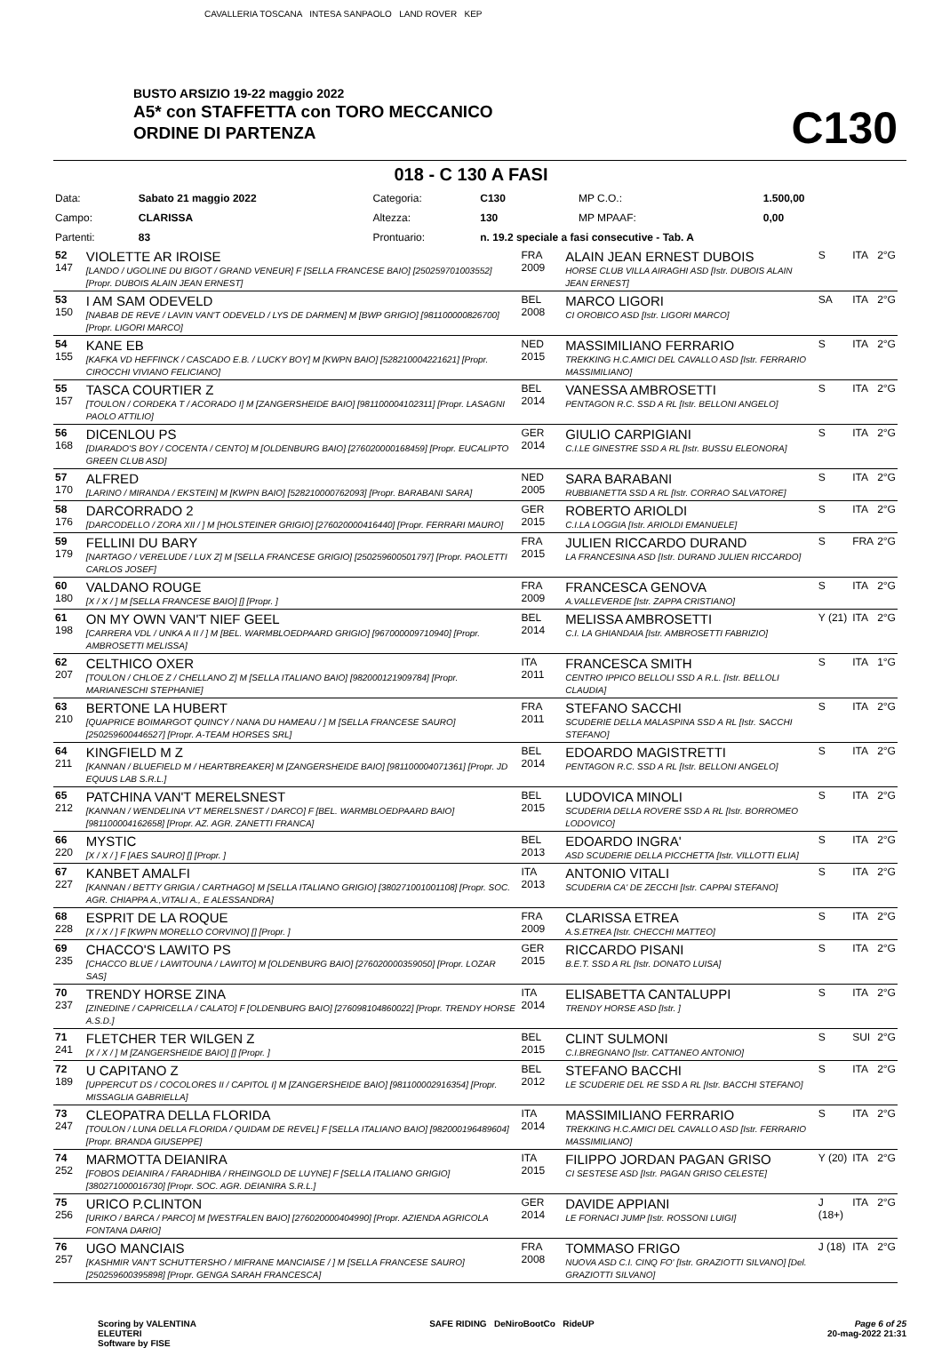CAVALLERIA TOSCANA INTESA SANPAOLO LAND ROVER KEP
BUSTO ARSIZIO 19-22 maggio 2022
A5* con STAFFETTA con TORO MECCANICO
ORDINE DI PARTENZA
C130
018 - C 130 A FASI
| Data: | Sabato 21 maggio 2022 | Categoria: | C130 | | MP C.O.: | 1.500,00 |
| Campo: | CLARISSA | Altezza: | 130 | | MP MPAAF: | 0,00 |
| Partenti: | 83 | Prontuario: | n. 19.2 speciale a fasi consecutive - Tab. A | | | |
| 52 147 | VIOLETTE AR IROISE [LANDO / UGOLINE DU BIGOT / GRAND VENEUR] F [SELLA FRANCESE BAIO] [250259701003552] [Propr. DUBOIS ALAIN JEAN ERNEST] | FRA 2009 | ALAIN JEAN ERNEST DUBOIS HORSE CLUB VILLA AIRAGHI ASD [Istr. DUBOIS ALAIN JEAN ERNEST] | S | ITA | 2°G |
| 53 150 | I AM SAM ODEVELD [NABAB DE REVE / LAVIN VAN'T ODEVELD / LYS DE DARMEN] M [BWP GRIGIO] [981100000826700] [Propr. LIGORI MARCO] | BEL 2008 | MARCO LIGORI CI OROBICO ASD [Istr. LIGORI MARCO] | SA | ITA | 2°G |
| 54 155 | KANE EB [KAFKA VD HEFFINCK / CASCADO E.B. / LUCKY BOY] M [KWPN BAIO] [528210004221621] [Propr. CIROCCHI VIVIANO FELICIANO] | NED 2015 | MASSIMILIANO FERRARIO TREKKING H.C.AMICI DEL CAVALLO ASD [Istr. FERRARIO MASSIMILIANO] | S | ITA | 2°G |
| 55 157 | TASCA COURTIER Z [TOULON / CORDEKA T / ACORADO I] M [ZANGERSHEIDE BAIO] [981100004102311] [Propr. LASAGNI PAOLO ATTILIO] | BEL 2014 | VANESSA AMBROSETTI PENTAGON R.C. SSD A RL [Istr. BELLONI ANGELO] | S | ITA | 2°G |
| 56 168 | DICENLOU PS [DIARADO'S BOY / COCENTA / CENTO] M [OLDENBURG BAIO] [276020000168459] [Propr. EUCALIPTO GREEN CLUB ASD] | GER 2014 | GIULIO CARPIGIANI C.I.LE GINESTRE SSD A RL [Istr. BUSSU ELEONORA] | S | ITA | 2°G |
| 57 170 | ALFRED [LARINO / MIRANDA / EKSTEIN] M [KWPN BAIO] [528210000762093] [Propr. BARABANI SARA] | NED 2005 | SARA BARABANI RUBBIANETTA SSD A RL [Istr. CORRAO SALVATORE] | S | ITA | 2°G |
| 58 176 | DARCORRADO 2 [DARCODELLO / ZORA XII / ] M [HOLSTEINER GRIGIO] [276020000416440] [Propr. FERRARI MAURO] | GER 2015 | ROBERTO ARIOLDI C.I.LA LOGGIA [Istr. ARIOLDI EMANUELE] | S | ITA | 2°G |
| 59 179 | FELLINI DU BARY [NARTAGO / VERELUDE / LUX Z] M [SELLA FRANCESE GRIGIO] [250259600501797] [Propr. PAOLETTI CARLOS JOSEF] | FRA 2015 | JULIEN RICCARDO DURAND LA FRANCESINA ASD [Istr. DURAND JULIEN RICCARDO] | S | FRA | 2°G |
| 60 180 | VALDANO ROUGE [X / X / ] M [SELLA FRANCESE BAIO] [] [Propr. ] | FRA 2009 | FRANCESCA GENOVA A.VALLEVERDE [Istr. ZAPPA CRISTIANO] | S | ITA | 2°G |
| 61 198 | ON MY OWN VAN'T NIEF GEEL [CARRERA VDL / UNKA A II / ] M [BEL. WARMBLOEDPAARD GRIGIO] [967000009710940] [Propr. AMBROSETTI MELISSA] | BEL 2014 | MELISSA AMBROSETTI C.I. LA GHIANDAIA [Istr. AMBROSETTI FABRIZIO] | Y (21) | ITA | 2°G |
| 62 207 | CELTHICO OXER [TOULON / CHLOE Z / CHELLANO Z] M [SELLA ITALIANO BAIO] [982000121909784] [Propr. MARIANESCHI STEPHANIE] | ITA 2011 | FRANCESCA SMITH CENTRO IPPICO BELLOLI SSD A R.L. [Istr. BELLOLI CLAUDIA] | S | ITA | 1°G |
| 63 210 | BERTONE LA HUBERT [QUAPRICE BOIMARGOT QUINCY / NANA DU HAMEAU / ] M [SELLA FRANCESE SAURO] [250259600446527] [Propr. A-TEAM HORSES SRL] | FRA 2011 | STEFANO SACCHI SCUDERIE DELLA MALASPINA SSD A RL [Istr. SACCHI STEFANO] | S | ITA | 2°G |
| 64 211 | KINGFIELD M Z [KANNAN / BLUEFIELD M / HEARTBREAKER] M [ZANGERSHEIDE BAIO] [981100004071361] [Propr. JD EQUUS LAB S.R.L.] | BEL 2014 | EDOARDO MAGISTRETTI PENTAGON R.C. SSD A RL [Istr. BELLONI ANGELO] | S | ITA | 2°G |
| 65 212 | PATCHINA VAN'T MERELSNEST [KANNAN / WENDELINA V'T MERELSNEST / DARCO] F [BEL. WARMBLOEDPAARD BAIO] [981100004162658] [Propr. AZ. AGR. ZANETTI FRANCA] | BEL 2015 | LUDOVICA MINOLI SCUDERIA DELLA ROVERE SSD A RL [Istr. BORROMEO LODOVICO] | S | ITA | 2°G |
| 66 220 | MYSTIC [X / X / ] F [AES SAURO] [] [Propr. ] | BEL 2013 | EDOARDO INGRA' ASD SCUDERIE DELLA PICCHETTA [Istr. VILLOTTI ELIA] | S | ITA | 2°G |
| 67 227 | KANBET AMALFI [KANNAN / BETTY GRIGIA / CARTHAGO] M [SELLA ITALIANO GRIGIO] [380271001001108] [Propr. SOC. AGR. CHIAPPA A.,VITALI A., E ALESSANDRA] | ITA 2013 | ANTONIO VITALI SCUDERIA CA' DE ZECCHI [Istr. CAPPAI STEFANO] | S | ITA | 2°G |
| 68 228 | ESPRIT DE LA ROQUE [X / X / ] F [KWPN MORELLO CORVINO] [] [Propr. ] | FRA 2009 | CLARISSA ETREA A.S.ETREA [Istr. CHECCHI MATTEO] | S | ITA | 2°G |
| 69 235 | CHACCO'S LAWITO PS [CHACCO BLUE / LAWITOUNA / LAWITO] M [OLDENBURG BAIO] [276020000359050] [Propr. LOZAR SAS] | GER 2015 | RICCARDO PISANI B.E.T. SSD A RL [Istr. DONATO LUISA] | S | ITA | 2°G |
| 70 237 | TRENDY HORSE ZINA [ZINEDINE / CAPRICELLA / CALATO] F [OLDENBURG BAIO] [276098104860022] [Propr. TRENDY HORSE A.S.D.] | ITA 2014 | ELISABETTA CANTALUPPI TRENDY HORSE ASD [Istr. ] | S | ITA | 2°G |
| 71 241 | FLETCHER TER WILGEN Z [X / X / ] M [ZANGERSHEIDE BAIO] [] [Propr. ] | BEL 2015 | CLINT SULMONI C.I.BREGNANO [Istr. CATTANEO ANTONIO] | S | SUI | 2°G |
| 72 189 | U CAPITANO Z [UPPERCUT DS / COCOLORES II / CAPITOL I] M [ZANGERSHEIDE BAIO] [981100002916354] [Propr. MISSAGLIA GABRIELLA] | BEL 2012 | STEFANO BACCHI LE SCUDERIE DEL RE SSD A RL [Istr. BACCHI STEFANO] | S | ITA | 2°G |
| 73 247 | CLEOPATRA DELLA FLORIDA [TOULON / LUNA DELLA FLORIDA / QUIDAM DE REVEL] F [SELLA ITALIANO BAIO] [982000196489604] [Propr. BRANDA GIUSEPPE] | ITA 2014 | MASSIMILIANO FERRARIO TREKKING H.C.AMICI DEL CAVALLO ASD [Istr. FERRARIO MASSIMILIANO] | S | ITA | 2°G |
| 74 252 | MARMOTTA DEIANIRA [FOBOS DEIANIRA / FARADHIBA / RHEINGOLD DE LUYNE] F [SELLA ITALIANO GRIGIO] [380271000016730] [Propr. SOC. AGR. DEIANIRA S.R.L.] | ITA 2015 | FILIPPO JORDAN PAGAN GRISO CI SESTESE ASD [Istr. PAGAN GRISO CELESTE] | Y (20) | ITA | 2°G |
| 75 256 | URICO P.CLINTON [URIKO / BARCA / PARCO] M [WESTFALEN BAIO] [276020000404990] [Propr. AZIENDA AGRICOLA FONTANA DARIO] | GER 2014 | DAVIDE APPIANI LE FORNACI JUMP [Istr. ROSSONI LUIGI] | J (18+) | ITA | 2°G |
| 76 257 | UGO MANCIAIS [KASHMIR VAN'T SCHUTTERSHO / MIFRANE MANCIAISE / ] M [SELLA FRANCESE SAURO] [250259600395898] [Propr. GENGA SARAH FRANCESCA] | FRA 2008 | TOMMASO FRIGO NUOVA ASD C.I. CINQ FO' [Istr. GRAZIOTTI SILVANO] [Del. GRAZIOTTI SILVANO] | J (18) | ITA | 2°G |
Scoring by VALENTINA
ELEUTERI
Software by FISE
SAFE RIDING DeNiroBootCo RideUP
Page 6 of 25
20-mag-2022 21:31